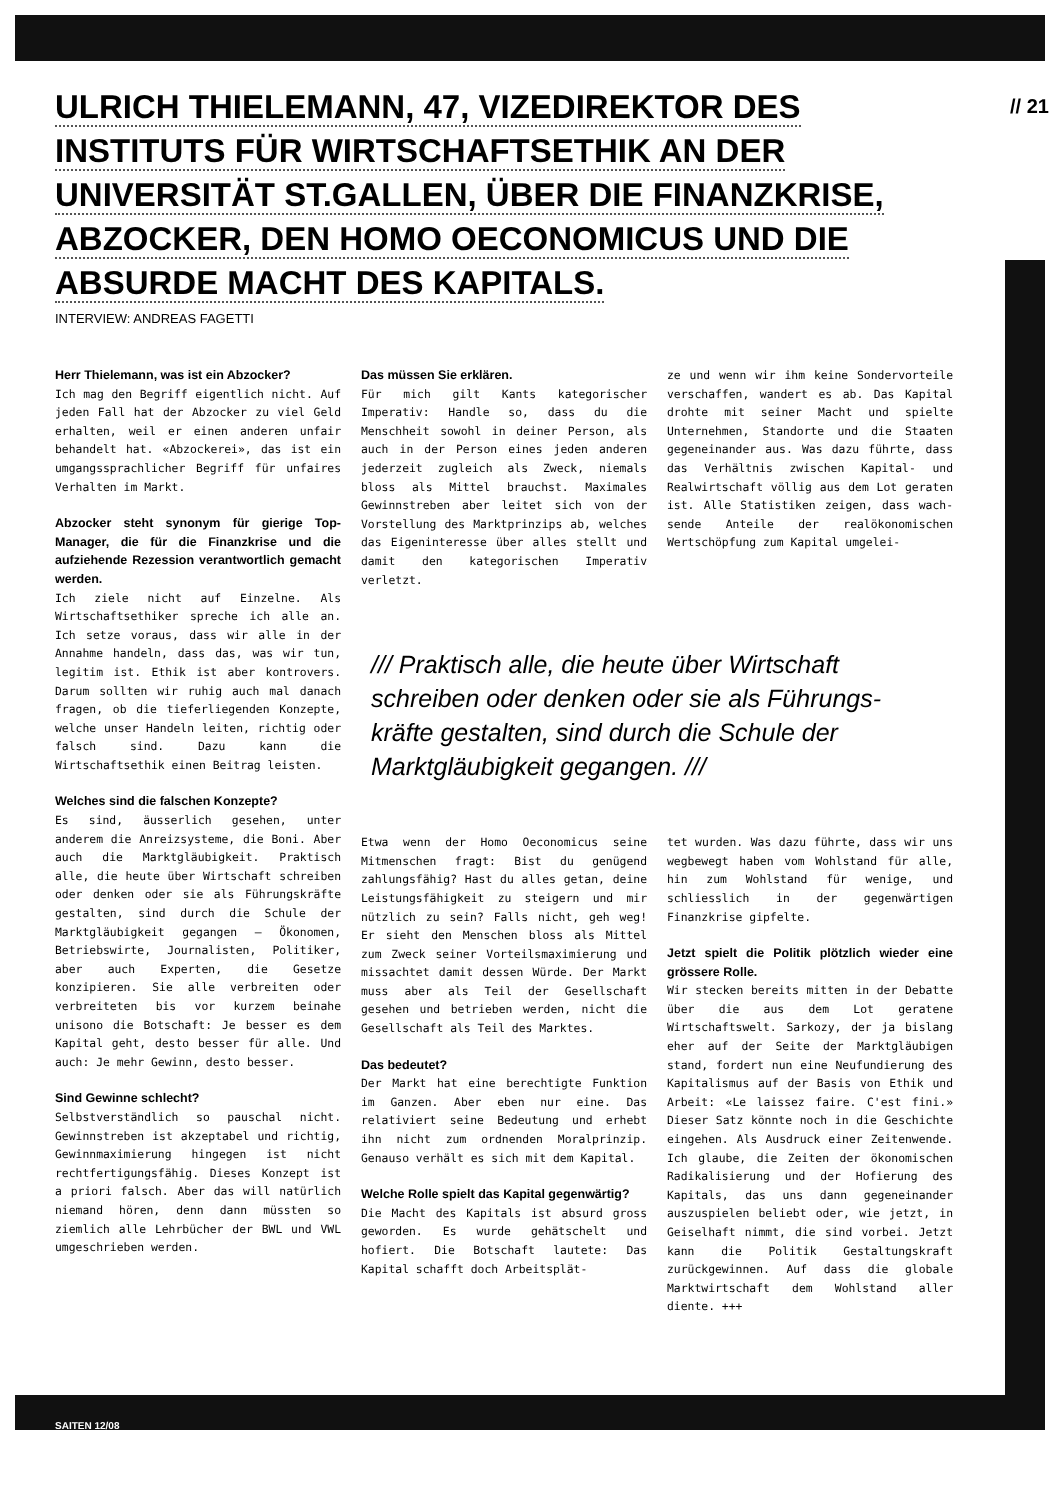// 21
ULRICH THIELEMANN, 47, VIZEDIREKTOR DES INSTITUTS FÜR WIRTSCHAFTSETHIK AN DER UNIVERSITÄT ST.GALLEN, ÜBER DIE FINANZKRI­SE, ABZOCKER, DEN HOMO OECONOMICUS UND DIE ABSURDE MACHT DES KAPITALS.
INTERVIEW: ANDREAS FAGETTI
Herr Thielemann, was ist ein Abzocker?
Ich mag den Begriff eigentlich nicht. Auf jeden Fall hat der Abzocker zu viel Geld erhalten, weil er einen anderen unfair behandelt hat. «Abzo­ckerei», das ist ein umgangssprach­licher Begriff für unfaires Verhalten im Markt.
Abzocker steht synonym für gierige Top-Manager, die für die Finanzkrise und die aufziehende Rezession verantwortlich gemacht werden.
Ich ziele nicht auf Einzelne. Als Wirtschaftsethiker spreche ich alle an. Ich setze voraus, dass wir alle in der Annahme handeln, dass das, was wir tun, legitim ist. Ethik ist aber kon­trovers. Darum sollten wir ruhig auch mal danach fragen, ob die tieferlie­genden Konzepte, welche unser Handeln leiten, richtig oder falsch sind. Dazu kann die Wirtschaftsethik einen Bei­trag leisten.
Welches sind die falschen Konzepte?
Es sind, äusserlich gesehen, unter anderem die Anreizsysteme, die Boni. Aber auch die Marktgläubigkeit. Prak­tisch alle, die heute über Wirtschaft schreiben oder denken oder sie als Führungskräfte gestalten, sind durch die Schule der Marktgläubigkeit gegan­gen – Ökonomen, Betriebswirte, Jour­nalisten, Politiker, aber auch Exper­ten, die Gesetze konzipieren. Sie alle verbreiten oder verbreiteten bis vor kurzem beinahe unisono die Botschaft: Je besser es dem Kapital geht, desto besser für alle. Und auch: Je mehr Gewinn, desto besser.
Sind Gewinne schlecht?
Selbstverständlich so pauschal nicht. Gewinnstreben ist akzeptabel und rich­tig, Gewinnmaximierung hingegen ist nicht rechtfertigungsfähig. Dieses Konzept ist a priori falsch. Aber das will natürlich niemand hören, denn dann müssten so ziemlich alle Lehrbücher der BWL und VWL umgeschrieben werden.
Das müssen Sie erklären.
Für mich gilt Kants kategorischer Imperativ: Handle so, dass du die Menschheit sowohl in deiner Person, als auch in der Person eines jeden anderen jederzeit zugleich als Zweck, niemals bloss als Mittel brauchst. Maximales Gewinnstreben aber leitet sich von der Vorstellung des Markt­prinzips ab, welches das Eigeninte­resse über alles stellt und damit den kategorischen Imperativ verletzt.
ze und wenn wir ihm keine Sonder­vorteile verschaffen, wandert es ab. Das Kapital drohte mit seiner Macht und spielte Unternehmen, Standorte und die Staaten gegeneinander aus. Was dazu führte, dass das Verhält­nis zwischen Kapital- und Realwirt­schaft völlig aus dem Lot geraten ist. Alle Statistiken zeigen, dass wach­sende Anteile der realökonomischen Wertschöpfung zum Kapital umgelei-
/// Praktisch alle, die heute über Wirtschaft schreiben oder denken oder sie als Führungs­kräfte gestalten, sind durch die Schule der Marktgläubigkeit gegangen. ///
Etwa wenn der Homo Oeconomicus seine Mitmenschen fragt: Bist du genügend zahlungsfähig? Hast du alles getan, deine Leistungsfähigkeit zu steigern und mir nützlich zu sein? Falls nicht, geh weg! Er sieht den Menschen bloss als Mittel zum Zweck seiner Vorteils­maximierung und missachtet damit des­sen Würde. Der Markt muss aber als Teil der Gesellschaft gesehen und betrieben werden, nicht die Gesell­schaft als Teil des Marktes.
Das bedeutet?
Der Markt hat eine berechtigte Funk­tion im Ganzen. Aber eben nur eine. Das relativiert seine Bedeutung und erhebt ihn nicht zum ordnenden Moral­prinzip. Genauso verhält es sich mit dem Kapital.
Welche Rolle spielt das Kapital gegenwärtig?
Die Macht des Kapitals ist absurd gross geworden. Es wurde gehätschelt und hofiert. Die Botschaft lautete: Das Kapital schafft doch Arbeitsplät-
tet wurden. Was dazu führte, dass wir uns wegbewegt haben vom Wohlstand für alle, hin zum Wohlstand für wenige, und schliesslich in der gegenwärtigen Finanzkrise gipfelte.
Jetzt spielt die Politik plötzlich wieder eine grössere Rolle.
Wir stecken bereits mitten in der Debatte über die aus dem Lot gera­tene Wirtschaftswelt. Sarkozy, der ja bislang eher auf der Seite der Marktgläubigen stand, fordert nun eine Neufundierung des Kapitalismus auf der Basis von Ethik und Arbeit: «Le laissez faire. C'est fini.» Die­ser Satz könnte noch in die Geschich­te eingehen. Als Ausdruck einer Zei­tenwende. Ich glaube, die Zeiten der ökonomischen Radikalisierung und der Hofierung des Kapitals, das uns dann gegeneinander auszuspielen beliebt oder, wie jetzt, in Geiselhaft nimmt, die sind vorbei. Jetzt kann die Poli­tik Gestaltungskraft zurückgewinnen. Auf dass die globale Marktwirtschaft dem Wohlstand aller diente. +++
SAITEN 12/08